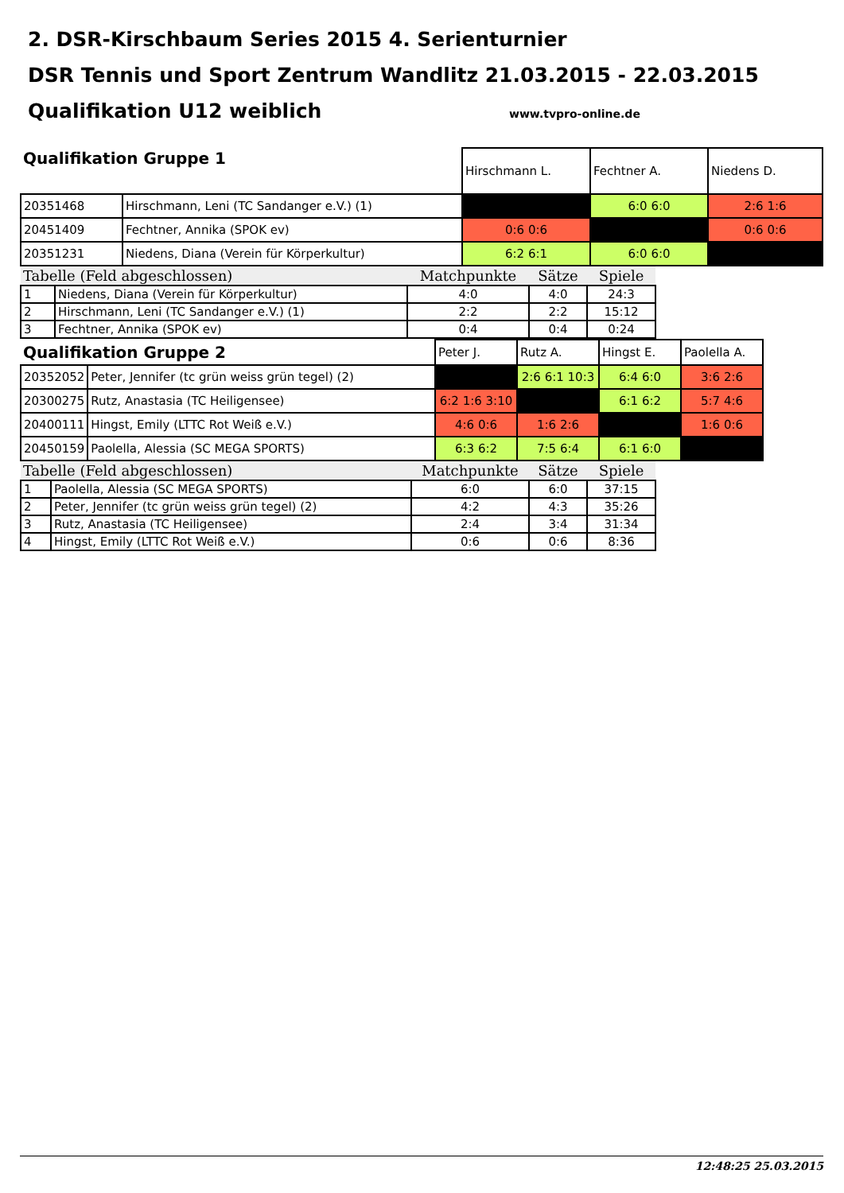2. DSR-Kirschbaum Series 2015 4. Serienturnier
DSR Tennis und Sport Zentrum Wandlitz 21.03.2015 - 22.03.2015
Qualifikation U12 weiblich
www.tvpro-online.de
| Qualifikation Gruppe 1 | | Hirschmann L. | Fechtner A. | Niedens D. |
| 20351468 | Hirschmann, Leni (TC Sandanger e.V.) (1) | | 6:0 6:0 | 2:6 1:6 |
| 20451409 | Fechtner, Annika (SPOK ev) | 0:6 0:6 | | 0:6 0:6 |
| 20351231 | Niedens, Diana (Verein für Körperkultur) | 6:2 6:1 | 6:0 6:0 | |
| Tabelle (Feld abgeschlossen) | | Matchpunkte | Sätze | Spiele |
| --- | --- | --- | --- | --- |
| 1 | Niedens, Diana (Verein für Körperkultur) | 4:0 | 4:0 | 24:3 |
| 2 | Hirschmann, Leni (TC Sandanger e.V.) (1) | 2:2 | 2:2 | 15:12 |
| 3 | Fechtner, Annika (SPOK ev) | 0:4 | 0:4 | 0:24 |
| Qualifikation Gruppe 2 | | Peter J. | Rutz A. | Hingst E. | Paolella A. |
| 20352052 | Peter, Jennifer (tc grün weiss grün tegel) (2) | | 2:6 6:1 10:3 | 6:4 6:0 | 3:6 2:6 |
| 20300275 | Rutz, Anastasia (TC Heiligensee) | 6:2 1:6 3:10 | | 6:1 6:2 | 5:7 4:6 |
| 20400111 | Hingst, Emily (LTTC Rot Weiß e.V.) | 4:6 0:6 | 1:6 2:6 | | 1:6 0:6 |
| 20450159 | Paolella, Alessia (SC MEGA SPORTS) | 6:3 6:2 | 7:5 6:4 | 6:1 6:0 | |
| Tabelle (Feld abgeschlossen) | | Matchpunkte | Sätze | Spiele |
| --- | --- | --- | --- | --- |
| 1 | Paolella, Alessia (SC MEGA SPORTS) | 6:0 | 6:0 | 37:15 |
| 2 | Peter, Jennifer (tc grün weiss grün tegel) (2) | 4:2 | 4:3 | 35:26 |
| 3 | Rutz, Anastasia (TC Heiligensee) | 2:4 | 3:4 | 31:34 |
| 4 | Hingst, Emily (LTTC Rot Weiß e.V.) | 0:6 | 0:6 | 8:36 |
12:48:25 25.03.2015